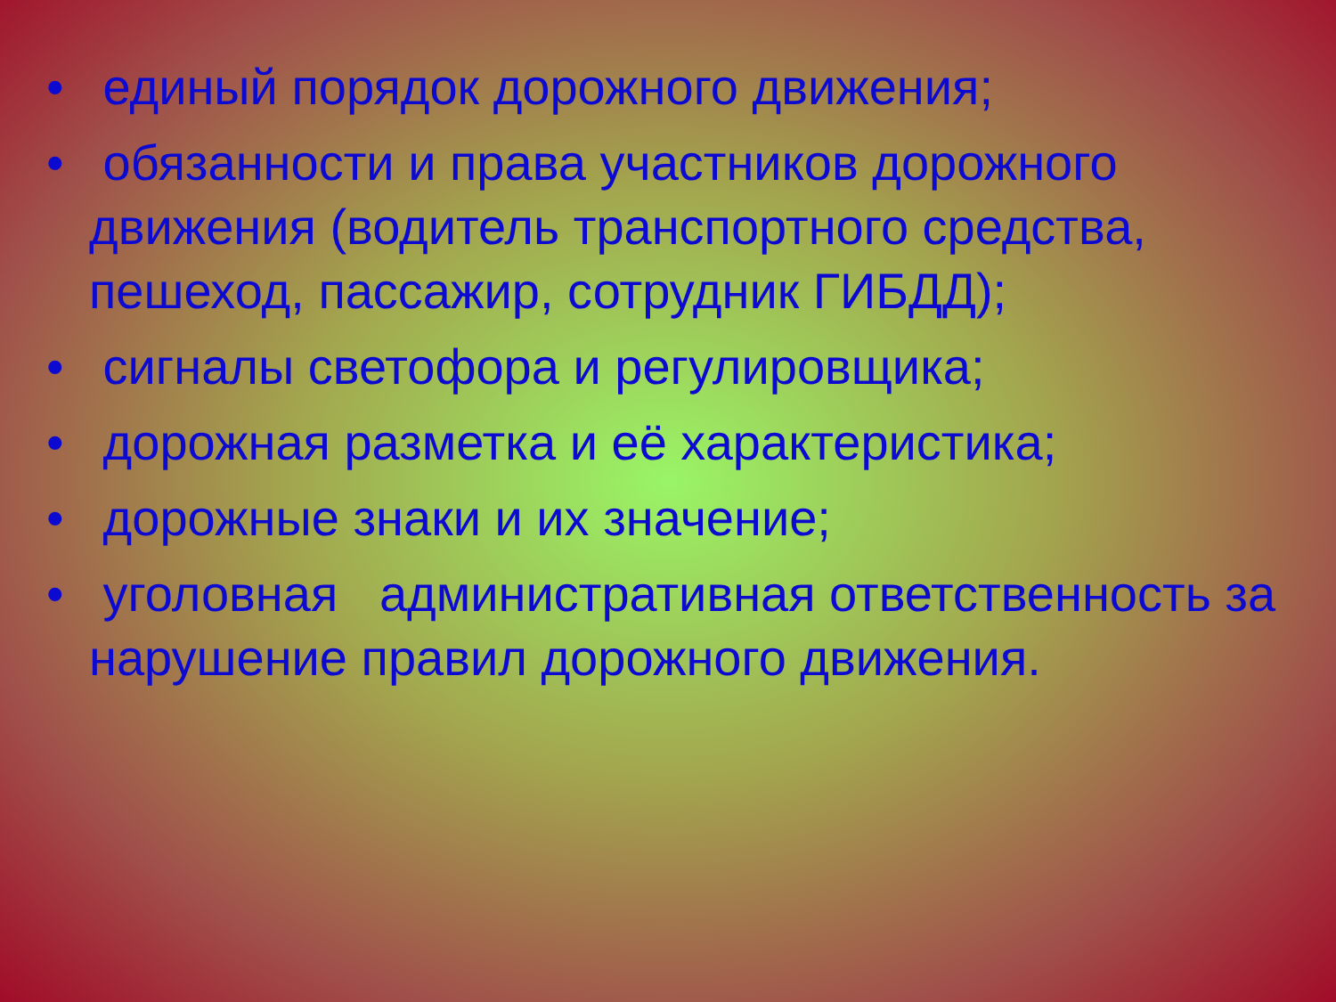• единый порядок дорожного движения;
• обязанности и права участников дорожного движения (водитель транспортного средства, пешеход, пассажир, сотрудник ГИБДД);
• сигналы светофора и регулировщика;
• дорожная разметка и её характеристика;
• дорожные знаки и их значение;
• уголовная административная ответственность за нарушение правил дорожного движения.